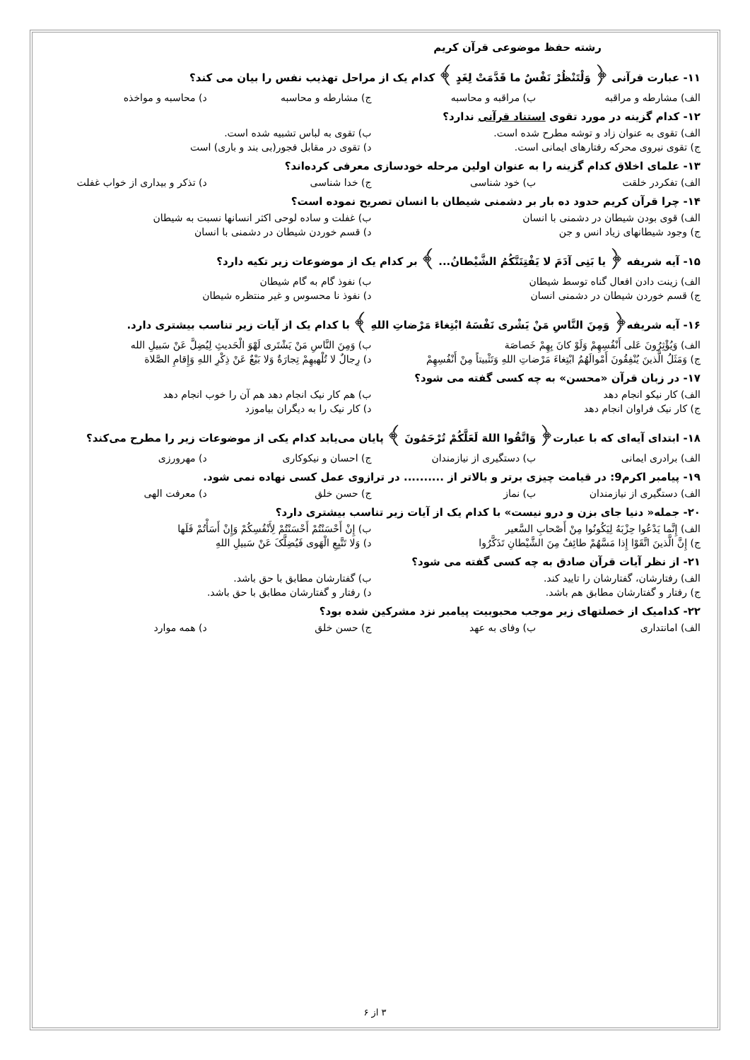رشته حفظ موضوعی قرآن کریم
۱۱- عبارت قرآنی ﴿ وَلْتَنْظُرْ نَفْسٌ ما قَدَّمَتْ لِغَدٍ ﴾ کدام یک از مراحل تهذیب نفس را بیان می کند؟
الف) مشارطه و مراقبه ب) مراقبه و محاسبه ج) مشارطه و محاسبه د) محاسبه و مواخذه
۱۲- کدام گزینه در مورد تقوی استناد قرآنی ندارد؟
الف) تقوی به عنوان زاد و توشه مطرح شده است. ب) تقوی به لباس تشبیه شده است.
ج) تقوی نیروی محرکه رفتارهای ایمانی است. د) تقوی در مقابل فجور(بی بند و باری) است
۱۳- علمای اخلاق کدام گزینه را به عنوان اولین مرحله خودسازی معرفی کرده‌اند؟
الف) تفکردر خلقت ب) خود شناسی ج) خدا شناسی د) تذکر و بیداری از خواب غفلت
۱۴- چرا قرآن کریم حدود ده بار بر دشمنی شیطان با انسان تصریح نموده است؟
الف) قوی بودن شیطان در دشمنی با انسان ب) غفلت و ساده لوحی اکثر انسانها نسبت به شیطان
ج) وجود شیطانهای زیاد انس و جن د) قسم خوردن شیطان در دشمنی با انسان
۱۵- آیه شریفه ﴿ یا بَنِی آدَمَ لا یَفْتِنَنَّکُمُ الشَّیْطانُ... ﴾ بر کدام یک از موضوعات زیر تکیه دارد؟
الف) زینت دادن افعال گناه توسط شیطان ب) نفوذ گام به گام شیطان
ج) قسم خوردن شیطان در دشمنی انسان د) نفوذ نا محسوس و غیر منتظره شیطان
۱۶- آیه شریفه﴿ وَمِنَ النَّاسِ مَنْ یَشْری نَفْسَهُ ابْتِغاءَ مَرْضاتِ اللهِ ﴾ با کدام یک از آیات زیر تناسب بیشتری دارد.
الف) وَیُؤْثِرُونَ عَلی أَنْفُسِهِمْ وَلَوْ کانَ بِهِمْ خَصاصَة ب) وَمِنَ النَّاسِ مَنْ یَشْتَری لَهْوَ الْحَدیثِ لِیُضِلَّ عَنْ سَبیلِ الله
ج) وَمَثَلُ الَّذینَ یُنْفِقُونَ أَمْوالَهُمُ ابْتِغاءَ مَرْضاتِ اللهِ وَتَثْبیتاً مِنْ أَنْفُسِهِمْ د) رِجالٌ لا تُلْهیهِمْ تِجارَةٌ وَلا بَیْعٌ عَنْ ذِکْرِ اللهِ وَإِقامِ الصَّلاة
۱۷- در زبان قرآن «محسن» به چه کسی گفته می شود؟
الف) کار نیکو انجام دهد ب) هم کار نیک انجام دهد هم آن را خوب انجام دهد
ج) کار نیک فراوان انجام دهد د) کار نیک را به دیگران بیاموزد
۱۸- ابتدای آیه‌ای که با عبارت﴿ وَاتَّقُوا اللهَ لَعَلَّکُمْ تُرْحَمُونَ ﴾ پایان می‌یابد کدام یکی از موضوعات زیر را مطرح می‌کند؟
الف) برادری ایمانی ب) دستگیری از نیازمندان ج) احسان و نیکوکاری د) مهرورزی
۱۹- پیامبر اکرم9: در قیامت چیزی برتر و بالاتر از .......... در ترازوی عمل کسی نهاده نمی شود.
الف) دستگیری از نیازمندان ب) نماز ج) حسن خلق د) معرفت الهی
۲۰- جمله« دنیا جای بزن و درو نیست» با کدام یک از آیات زیر تناسب بیشتری دارد؟
الف) إِنَّما یَدْعُوا حِزْبَهُ لِیَکُونُوا مِنْ أَصْحابِ السَّعیر ب) إِنْ أَحْسَنْتُمْ أَحْسَنْتُمْ لِأَنْفُسِکُمْ وَإِنْ أَسَأْتُمْ فَلَها
ج) إِنَّ الَّذینَ اتَّقَوْا إِذا مَسَّهُمْ طائِفٌ مِنَ الشَّیْطانِ تَذَکَّرُوا د) وَلا تَتَّبِعِ الْهَوی فَیُضِلَّکَ عَنْ سَبیلِ اللهِ
۲۱- از نظر آیات قرآن صادق به چه کسی گفته می شود؟
الف) رفتارشان، گفتارشان را تایید کند. ب) گفتارشان مطابق با حق باشد.
ج) رفتار و گفتارشان مطابق هم باشد. د) رفتار و گفتارشان مطابق با حق باشد.
۲۲- کدامیک از خصلتهای زیر موجب محبوبیت پیامبر نزد مشرکین شده بود؟
الف) امانتداری ب) وفای به عهد ج) حسن خلق د) همه موارد
۳ از ۶